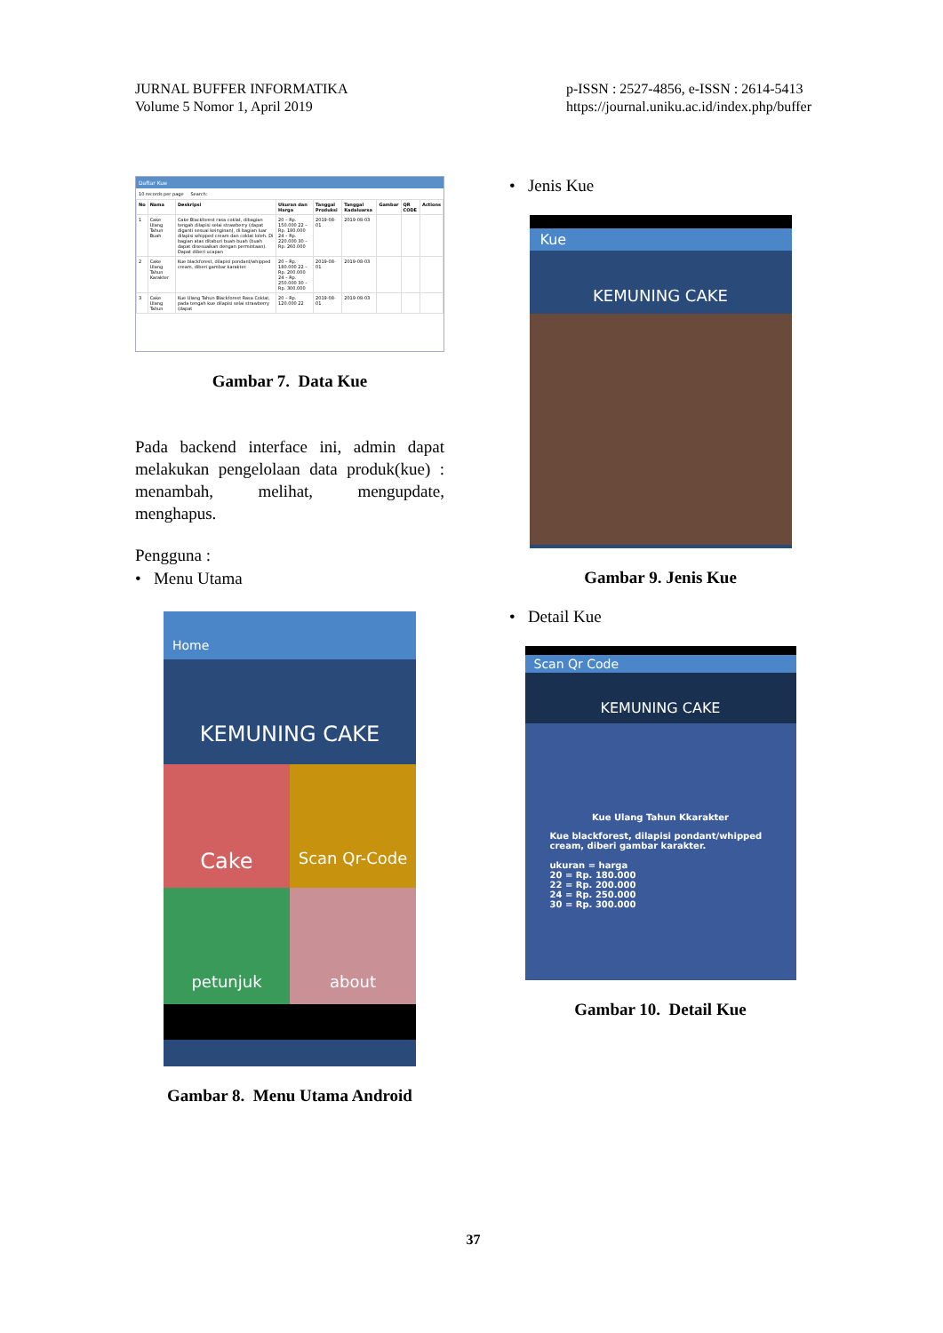JURNAL BUFFER INFORMATIKA
Volume 5 Nomor 1, April 2019
p-ISSN : 2527-4856, e-ISSN : 2614-5413
https://journal.uniku.ac.id/index.php/buffer
Daftar Kue
10 records per page Search:
| No | Nama | Deskripsi | Ukuran dan Harga | Tanggal Produksi | Tanggal Kadaluarsa | Gambar | QR CODE | Actions |
| --- | --- | --- | --- | --- | --- | --- | --- | --- |
| 1 | Cake Ulang Tahun Buah | Cake Blackforest rasa coklat, dibagian tengah dilapisi selai strawberry (dapat diganti sesuai keinginan), di bagian luar dilapisi whipped cream dan coklat loleh. Di bagian atas ditaburi buah-buah (buah dapat disesuaikan dengan permintaan). Dapat diberi ucapan | 20 – Rp. 150.000 22 – Rp. 180.000 24 – Rp. 220.000 30 – Rp. 260.000 | 2019-08-01 | 2019-08-03 | | | |
| 2 | Cake Ulang Tahun Karakter | Kue blackforest, dilapisi pondant/whipped cream, diberi gambar karakter. | 20 – Rp. 180.000 22 – Rp. 200.000 24 – Rp. 250.000 30 – Rp. 300.000 | 2019-08-01 | 2019-08-03 | | | |
| 3 | Cake Ulang Tahun | Kue Ulang Tahun Blackforest Rasa Coklat, pada tengah kue dilapisi selai strawberry (dapat | 20 – Rp. 120.000 22 | 2019-08-01 | 2019-08-03 | | | |
Gambar 7. Data Kue
Pada backend interface ini, admin dapat melakukan pengelolaan data produk(kue) : menambah, melihat, mengupdate, menghapus.
Pengguna :
• Menu Utama
Home
KEMUNING CAKE
Cake
Scan Qr-Code
petunjuk
about
Gambar 8. Menu Utama Android
• Jenis Kue
Kue
KEMUNING CAKE
Gambar 9. Jenis Kue
• Detail Kue
Scan Qr Code
KEMUNING CAKE
Kue Ulang Tahun Kkarakter
Kue blackforest, dilapisi pondant/whipped cream, diberi gambar karakter.
ukuran = harga
20 = Rp. 180.000
22 = Rp. 200.000
24 = Rp. 250.000
30 = Rp. 300.000
Gambar 10. Detail Kue
37